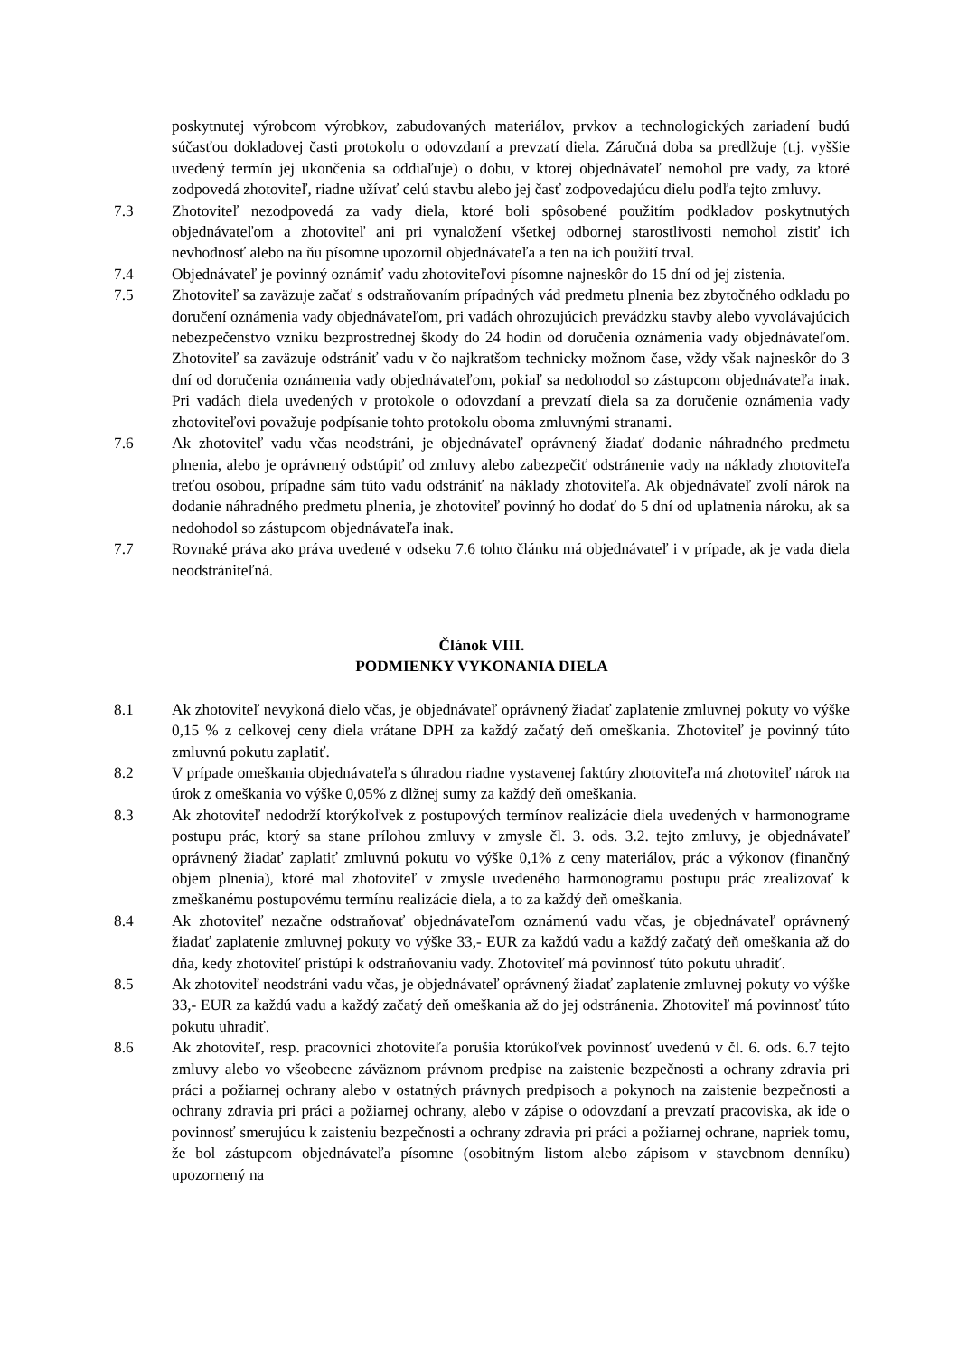poskytnutej výrobcom výrobkov, zabudovaných materiálov, prvkov a technologických zariadení budú súčasťou dokladovej časti protokolu o odovzdaní a prevzatí diela. Záručná doba sa predlžuje (t.j. vyššie uvedený termín jej ukončenia sa oddiaľuje) o dobu, v ktorej objednávateľ nemohol pre vady, za ktoré zodpovedá zhotoviteľ, riadne užívať celú stavbu alebo jej časť zodpovedajúcu dielu podľa tejto zmluvy.
7.3 Zhotoviteľ nezodpovedá za vady diela, ktoré boli spôsobené použitím podkladov poskytnutých objednávateľom a zhotoviteľ ani pri vynaložení všetkej odbornej starostlivosti nemohol zistiť ich nevhodnosť alebo na ňu písomne upozornil objednávateľa a ten na ich použití trval.
7.4 Objednávateľ je povinný oznámiť vadu zhotoviteľovi písomne najneskôr do 15 dní od jej zistenia.
7.5 Zhotoviteľ sa zaväzuje začať s odstraňovaním prípadných vád predmetu plnenia bez zbytočného odkladu po doručení oznámenia vady objednávateľom, pri vadách ohrozujúcich prevádzku stavby alebo vyvolávajúcich nebezpečenstvo vzniku bezprostrednej škody do 24 hodín od doručenia oznámenia vady objednávateľom. Zhotoviteľ sa zaväzuje odstrániť vadu v čo najkratšom technicky možnom čase, vždy však najneskôr do 3 dní od doručenia oznámenia vady objednávateľom, pokiaľ sa nedohodol so zástupcom objednávateľa inak. Pri vadách diela uvedených v protokole o odovzdaní a prevzatí diela sa za doručenie oznámenia vady zhotoviteľovi považuje podpísanie tohto protokolu oboma zmluvnými stranami.
7.6 Ak zhotoviteľ vadu včas neodstráni, je objednávateľ oprávnený žiadať dodanie náhradného predmetu plnenia, alebo je oprávnený odstúpiť od zmluvy alebo zabezpečiť odstránenie vady na náklady zhotoviteľa treťou osobou, prípadne sám túto vadu odstrániť na náklady zhotoviteľa. Ak objednávateľ zvolí nárok na dodanie náhradného predmetu plnenia, je zhotoviteľ povinný ho dodať do 5 dní od uplatnenia nároku, ak sa nedohodol so zástupcom objednávateľa inak.
7.7 Rovnaké práva ako práva uvedené v odseku 7.6 tohto článku má objednávateľ i v prípade, ak je vada diela neodstrániteľná.
Článok VIII.
PODMIENKY VYKONANIA DIELA
8.1 Ak zhotoviteľ nevykoná dielo včas, je objednávateľ oprávnený žiadať zaplatenie zmluvnej pokuty vo výške 0,15 % z celkovej ceny diela vrátane DPH za každý začatý deň omeškania. Zhotoviteľ je povinný túto zmluvnú pokutu zaplatiť.
8.2 V prípade omeškania objednávateľa s úhradou riadne vystavenej faktúry zhotoviteľa má zhotoviteľ nárok na úrok z omeškania vo výške 0,05% z dlžnej sumy za každý deň omeškania.
8.3 Ak zhotoviteľ nedodrží ktorýkoľvek z postupových termínov realizácie diela uvedených v harmonograme postupu prác, ktorý sa stane prílohou zmluvy v zmysle čl. 3. ods. 3.2. tejto zmluvy, je objednávateľ oprávnený žiadať zaplatiť zmluvnú pokutu vo výške 0,1% z ceny materiálov, prác a výkonov (finančný objem plnenia), ktoré mal zhotoviteľ v zmysle uvedeného harmonogramu postupu prác zrealizovať k zmeškanému postupovému termínu realizácie diela, a to za každý deň omeškania.
8.4 Ak zhotoviteľ nezačne odstraňovať objednávateľom oznámenú vadu včas, je objednávateľ oprávnený žiadať zaplatenie zmluvnej pokuty vo výške 33,- EUR za každú vadu a každý začatý deň omeškania až do dňa, kedy zhotoviteľ pristúpi k odstraňovaniu vady. Zhotoviteľ má povinnosť túto pokutu uhradiť.
8.5 Ak zhotoviteľ neodstráni vadu včas, je objednávateľ oprávnený žiadať zaplatenie zmluvnej pokuty vo výške 33,- EUR za každú vadu a každý začatý deň omeškania až do jej odstránenia. Zhotoviteľ má povinnosť túto pokutu uhradiť.
8.6 Ak zhotoviteľ, resp. pracovníci zhotoviteľa porušia ktorúkoľvek povinnosť uvedenú v čl. 6. ods. 6.7 tejto zmluvy alebo vo všeobecne záväznom právnom predpise na zaistenie bezpečnosti a ochrany zdravia pri práci a požiarnej ochrany alebo v ostatných právnych predpisoch a pokynoch na zaistenie bezpečnosti a ochrany zdravia pri práci a požiarnej ochrany, alebo v zápise o odovzdaní a prevzatí pracoviska, ak ide o povinnosť smerujúcu k zaisteniu bezpečnosti a ochrany zdravia pri práci a požiarnej ochrane, napriek tomu, že bol zástupcom objednávateľa písomne (osobitným listom alebo zápisom v stavebnom denníku) upozornený na